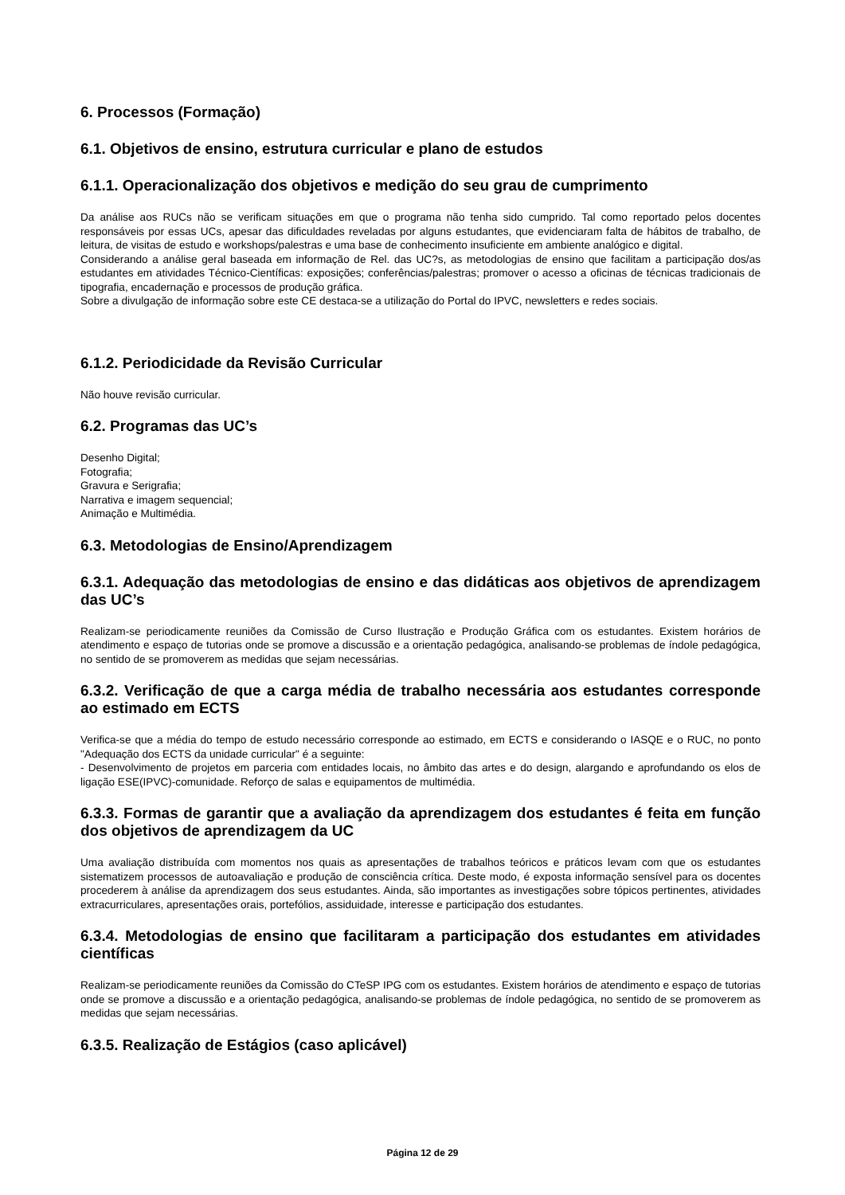6. Processos (Formação)
6.1. Objetivos de ensino, estrutura curricular e plano de estudos
6.1.1. Operacionalização dos objetivos e medição do seu grau de cumprimento
Da análise aos RUCs não se verificam situações em que o programa não tenha sido cumprido. Tal como reportado pelos docentes responsáveis por essas UCs, apesar das dificuldades reveladas por alguns estudantes, que evidenciaram falta de hábitos de trabalho, de leitura, de visitas de estudo e workshops/palestras e uma base de conhecimento insuficiente em ambiente analógico e digital.
Considerando a análise geral baseada em informação de Rel. das UC?s, as metodologias de ensino que facilitam a participação dos/as estudantes em atividades Técnico-Científicas: exposições; conferências/palestras; promover o acesso a oficinas de técnicas tradicionais de tipografia, encadernação e processos de produção gráfica.
Sobre a divulgação de informação sobre este CE destaca-se a utilização do Portal do IPVC, newsletters e redes sociais.
6.1.2. Periodicidade da Revisão Curricular
Não houve revisão curricular.
6.2. Programas das UC’s
Desenho Digital;
Fotografia;
Gravura e Serigrafia;
Narrativa e imagem sequencial;
Animação e Multimédia.
6.3. Metodologias de Ensino/Aprendizagem
6.3.1. Adequação das metodologias de ensino e das didáticas aos objetivos de aprendizagem das UC’s
Realizam-se periodicamente reuniões da Comissão de Curso Ilustração e Produção Gráfica com os estudantes. Existem horários de atendimento e espaço de tutorias onde se promove a discussão e a orientação pedagógica, analisando-se problemas de índole pedagógica, no sentido de se promoverem as medidas que sejam necessárias.
6.3.2. Verificação de que a carga média de trabalho necessária aos estudantes corresponde ao estimado em ECTS
Verifica-se que a média do tempo de estudo necessário corresponde ao estimado, em ECTS e considerando o IASQE e o RUC, no ponto "Adequação dos ECTS da unidade curricular" é a seguinte:
- Desenvolvimento de projetos em parceria com entidades locais, no âmbito das artes e do design, alargando e aprofundando os elos de ligação ESE(IPVC)-comunidade. Reforço de salas e equipamentos de multimédia.
6.3.3. Formas de garantir que a avaliação da aprendizagem dos estudantes é feita em função dos objetivos de aprendizagem da UC
Uma avaliação distribuída com momentos nos quais as apresentações de trabalhos teóricos e práticos levam com que os estudantes sistematizem processos de autoavaliação e produção de consciência crítica. Deste modo, é exposta informação sensível para os docentes procederem à análise da aprendizagem dos seus estudantes. Ainda, são importantes as investigações sobre tópicos pertinentes, atividades extracurriculares, apresentações orais, portefólios, assiduidade, interesse e participação dos estudantes.
6.3.4. Metodologias de ensino que facilitaram a participação dos estudantes em atividades científicas
Realizam-se periodicamente reuniões da Comissão do CTeSP IPG com os estudantes. Existem horários de atendimento e espaço de tutorias onde se promove a discussão e a orientação pedagógica, analisando-se problemas de índole pedagógica, no sentido de se promoverem as medidas que sejam necessárias.
6.3.5. Realização de Estágios (caso aplicável)
Página 12 de 29